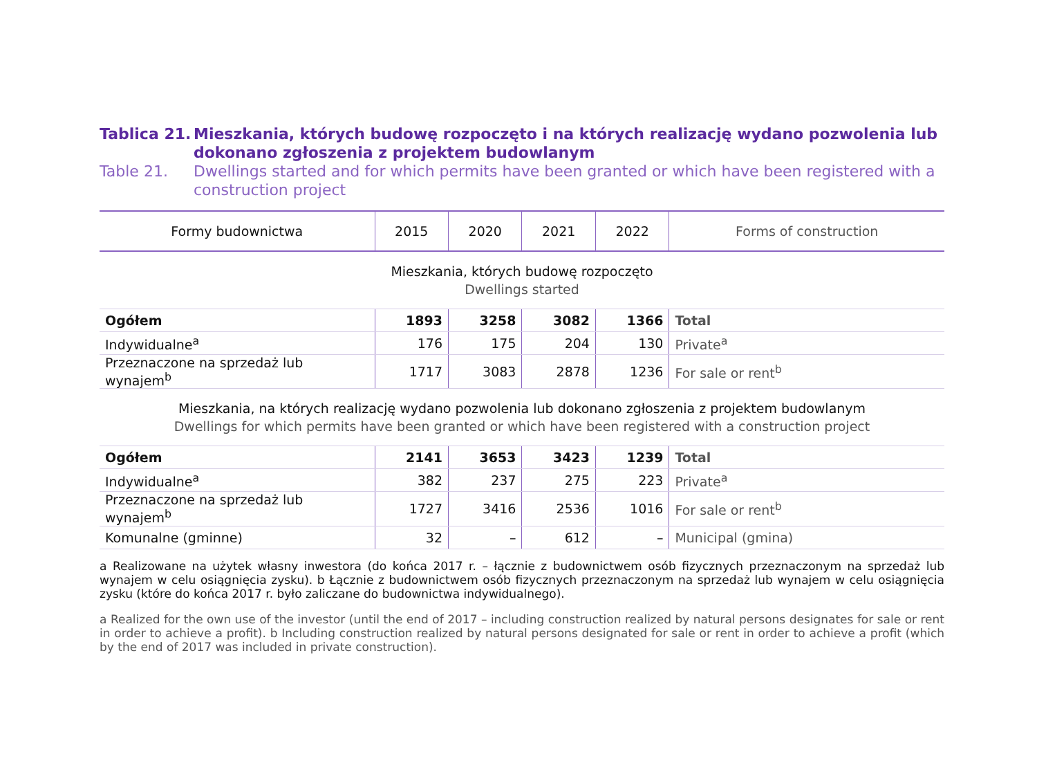Tablica 21. Mieszkania, których budowę rozpoczęto i na których realizację wydano pozwolenia lub dokonano zgłoszenia z projektem budowlanym
Table 21. Dwellings started and for which permits have been granted or which have been registered with a construction project
| Formy budownictwa | 2015 | 2020 | 2021 | 2022 | Forms of construction |
| --- | --- | --- | --- | --- | --- |
| Mieszkania, których budowę rozpoczęto Dwellings started | | | | | |
| Ogółem | 1893 | 3258 | 3082 | 1366 | Total |
| Indywidualne<sup>a</sup> | 176 | 175 | 204 | 130 | Private<sup>a</sup> |
| Przeznaczone na sprzedaż lub wynajem<sup>b</sup> | 1717 | 3083 | 2878 | 1236 | For sale or rent<sup>b</sup> |
| Mieszkania, na których realizację wydano pozwolenia lub dokonano zgłoszenia z projektem budowlanym Dwellings for which permits have been granted or which have been registered with a construction project | | | | | |
| Ogółem | 2141 | 3653 | 3423 | 1239 | Total |
| Indywidualne<sup>a</sup> | 382 | 237 | 275 | 223 | Private<sup>a</sup> |
| Przeznaczone na sprzedaż lub wynajem<sup>b</sup> | 1727 | 3416 | 2536 | 1016 | For sale or rent<sup>b</sup> |
| Komunalne (gminne) | 32 | – | 612 | – | Municipal (gmina) |
a Realizowane na użytek własny inwestora (do końca 2017 r. – łącznie z budownictwem osób fizycznych przeznaczonym na sprzedaż lub wynajem w celu osiągnięcia zysku). b Łącznie z budownictwem osób fizycznych przeznaczonym na sprzedaż lub wynajem w celu osiągnięcia zysku (które do końca 2017 r. było zaliczane do budownictwa indywidualnego).
a Realized for the own use of the investor (until the end of 2017 – including construction realized by natural persons designates for sale or rent in order to achieve a profit). b Including construction realized by natural persons designated for sale or rent in order to achieve a profit (which by the end of 2017 was included in private construction).